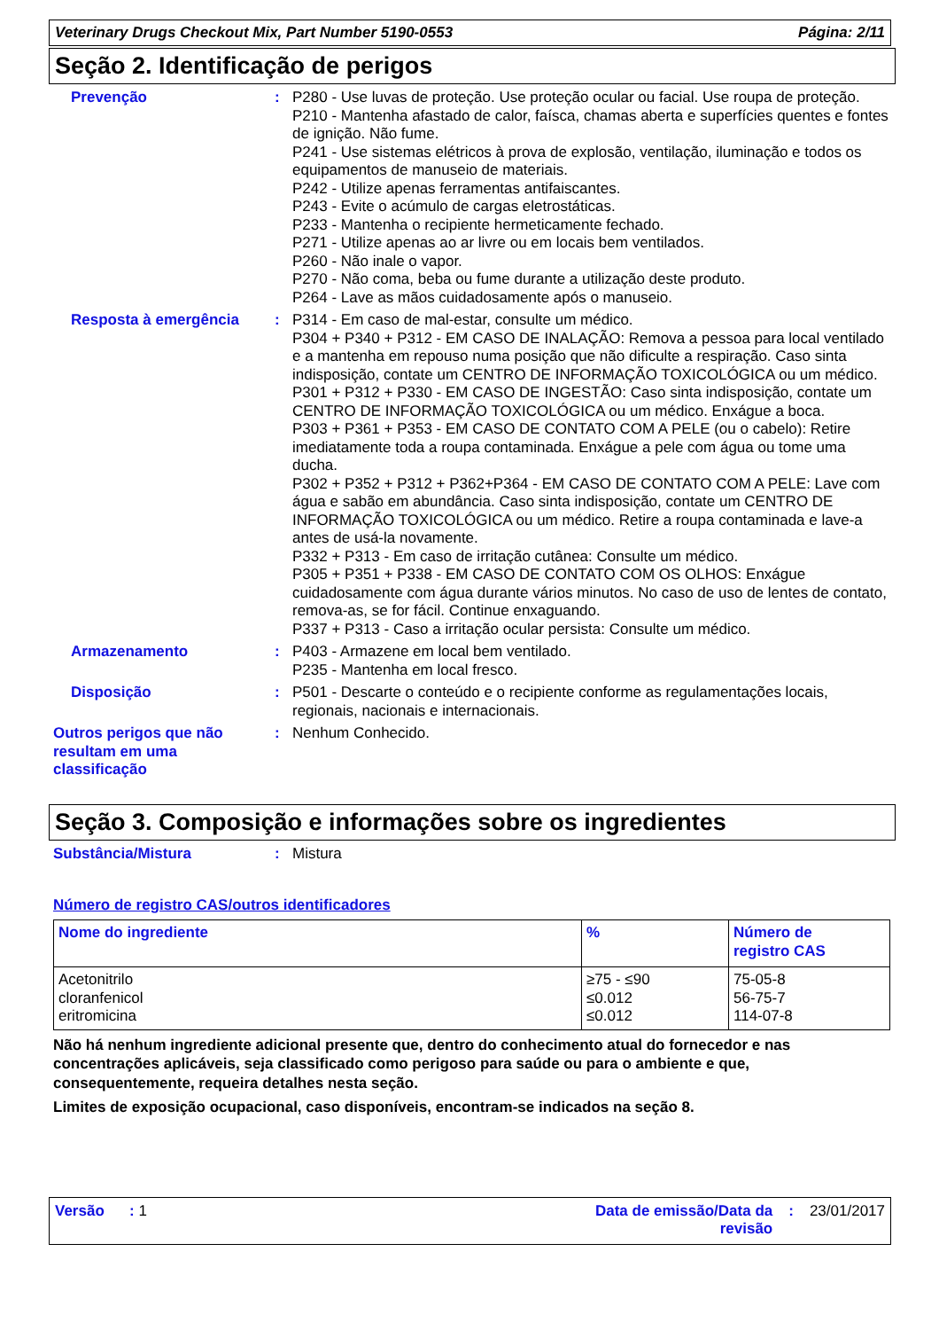Veterinary Drugs Checkout Mix, Part Number 5190-0553 Página: 2/11
Seção 2. Identificação de perigos
Prevenção : P280 - Use luvas de proteção. Use proteção ocular ou facial. Use roupa de proteção.
P210 - Mantenha afastado de calor, faísca, chamas aberta e superfícies quentes e fontes de ignição. Não fume.
P241 - Use sistemas elétricos à prova de explosão, ventilação, iluminação e todos os equipamentos de manuseio de materiais.
P242 - Utilize apenas ferramentas antifaiscantes.
P243 - Evite o acúmulo de cargas eletrostáticas.
P233 - Mantenha o recipiente hermeticamente fechado.
P271 - Utilize apenas ao ar livre ou em locais bem ventilados.
P260 - Não inale o vapor.
P270 - Não coma, beba ou fume durante a utilização deste produto.
P264 - Lave as mãos cuidadosamente após o manuseio.
Resposta à emergência : P314 - Em caso de mal-estar, consulte um médico.
P304 + P340 + P312 - EM CASO DE INALAÇÃO: Remova a pessoa para local ventilado e a mantenha em repouso numa posição que não dificulte a respiração. Caso sinta indisposição, contate um CENTRO DE INFORMAÇÃO TOXICOLÓGICA ou um médico.
P301 + P312 + P330 - EM CASO DE INGESTÃO: Caso sinta indisposição, contate um CENTRO DE INFORMAÇÃO TOXICOLÓGICA ou um médico. Enxágue a boca.
P303 + P361 + P353 - EM CASO DE CONTATO COM A PELE (ou o cabelo): Retire imediatamente toda a roupa contaminada. Enxágue a pele com água ou tome uma ducha.
P302 + P352 + P312 + P362+P364 - EM CASO DE CONTATO COM A PELE: Lave com água e sabão em abundância. Caso sinta indisposição, contate um CENTRO DE INFORMAÇÃO TOXICOLÓGICA ou um médico. Retire a roupa contaminada e lave-a antes de usá-la novamente.
P332 + P313 - Em caso de irritação cutânea: Consulte um médico.
P305 + P351 + P338 - EM CASO DE CONTATO COM OS OLHOS: Enxágue cuidadosamente com água durante vários minutos. No caso de uso de lentes de contato, remova-as, se for fácil. Continue enxaguando.
P337 + P313 - Caso a irritação ocular persista: Consulte um médico.
Armazenamento : P403 - Armazene em local bem ventilado.
P235 - Mantenha em local fresco.
Disposição : P501 - Descarte o conteúdo e o recipiente conforme as regulamentações locais, regionais, nacionais e internacionais.
Outros perigos que não
resultam em uma
classificação
: Nenhum Conhecido.
Seção 3. Composição e informações sobre os ingredientes
Substância/Mistura : Mistura
Número de registro CAS/outros identificadores
| Nome do ingrediente | % | Número de registro CAS |
| --- | --- | --- |
| Acetonitrilo cloranfenicol eritromicina | ≥75 - ≤90 ≤0.012 ≤0.012 | 75-05-8 56-75-7 114-07-8 |
Não há nenhum ingrediente adicional presente que, dentro do conhecimento atual do fornecedor e nas concentrações aplicáveis, seja classificado como perigoso para saúde ou para o ambiente e que, consequentemente, requeira detalhes nesta seção.
Limites de exposição ocupacional, caso disponíveis, encontram-se indicados na seção 8.
Versão : 1 Data de emissão/Data da
revisão
: 23/01/2017